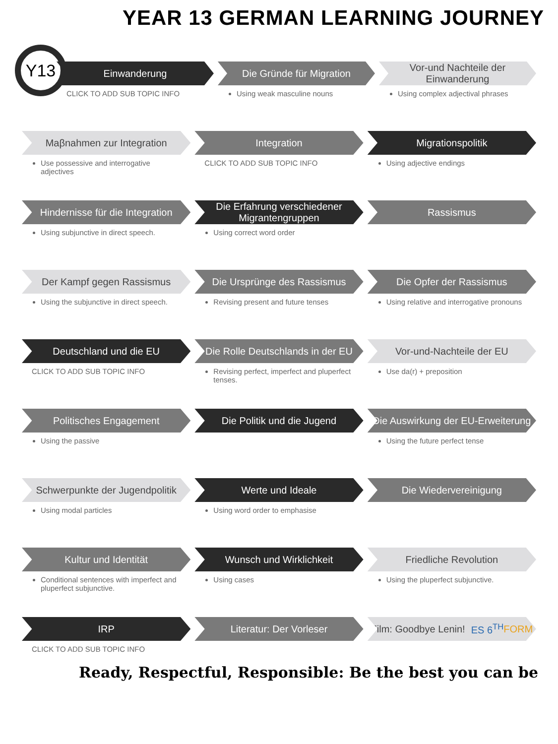YEAR 13 GERMAN LEARNING JOURNEY
Y13
Einwanderung
CLICK TO ADD SUB TOPIC INFO
Die Gründe für Migration
Using weak masculine nouns
Vor-und Nachteile der Einwanderung
Using complex adjectival phrases
Maβnahmen zur Integration
Use possessive and interrogative adjectives
Integration
CLICK TO ADD SUB TOPIC INFO
Migrationspolitik
Using adjective endings
Hindernisse für die Integration
Using subjunctive in direct speech.
Die Erfahrung verschiedener Migrantengruppen
Using correct word order
Rassismus
Der Kampf gegen Rassismus
Using the subjunctive in direct speech.
Die Ursprünge des Rassismus
Revising present and future tenses
Die Opfer der Rassismus
Using relative and interrogative pronouns
Deutschland und die EU
CLICK TO ADD SUB TOPIC INFO
Die Rolle Deutschlands in der EU
Revising perfect, imperfect and pluperfect tenses.
Vor-und-Nachteile der EU
Use da(r) + preposition
Politisches Engagement
Using the passive
Die Politik und die Jugend Die Auswirkung der EU-Erweiterung
Using the future perfect tense
Schwerpunkte der Jugendpolitik
Using modal particles
Werte und Ideale
Using word order to emphasise
Die Wiedervereinigung
Kultur und Identität
Conditional sentences with imperfect and pluperfect subjunctive.
Wunsch und Wirklichkeit
Using cases
Friedliche Revolution
Using the pluperfect subjunctive.
IRP
CLICK TO ADD SUB TOPIC INFO
Literatur: Der Vorleser Film: Goodbye Lenin! ES 6<sup>TH</sup> FORM
Ready, Respectful, Responsible: Be the best you can be